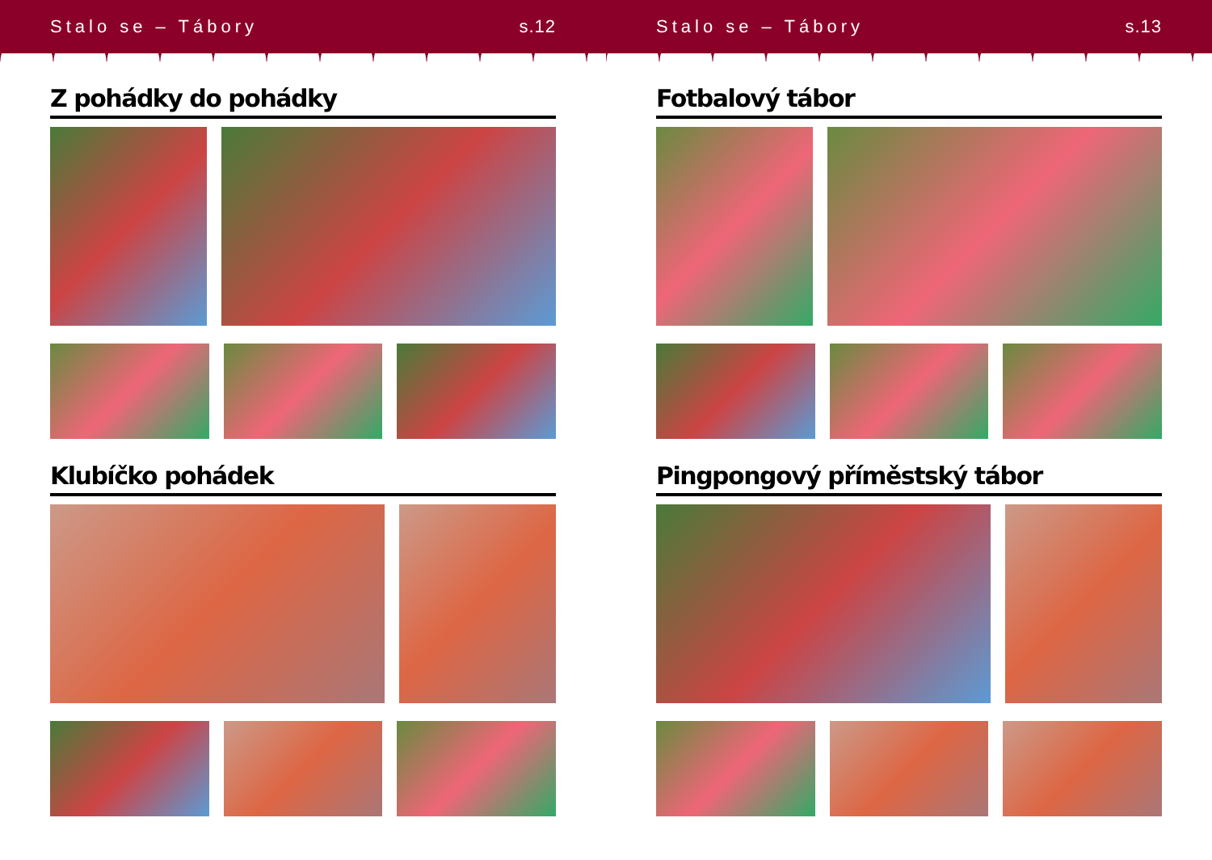Stalo se – Tábory s.12
Z pohádky do pohádky
Klubíčko pohádek
Stalo se – Tábory s.13
Fotbalový tábor
Pingpongový příměstský tábor